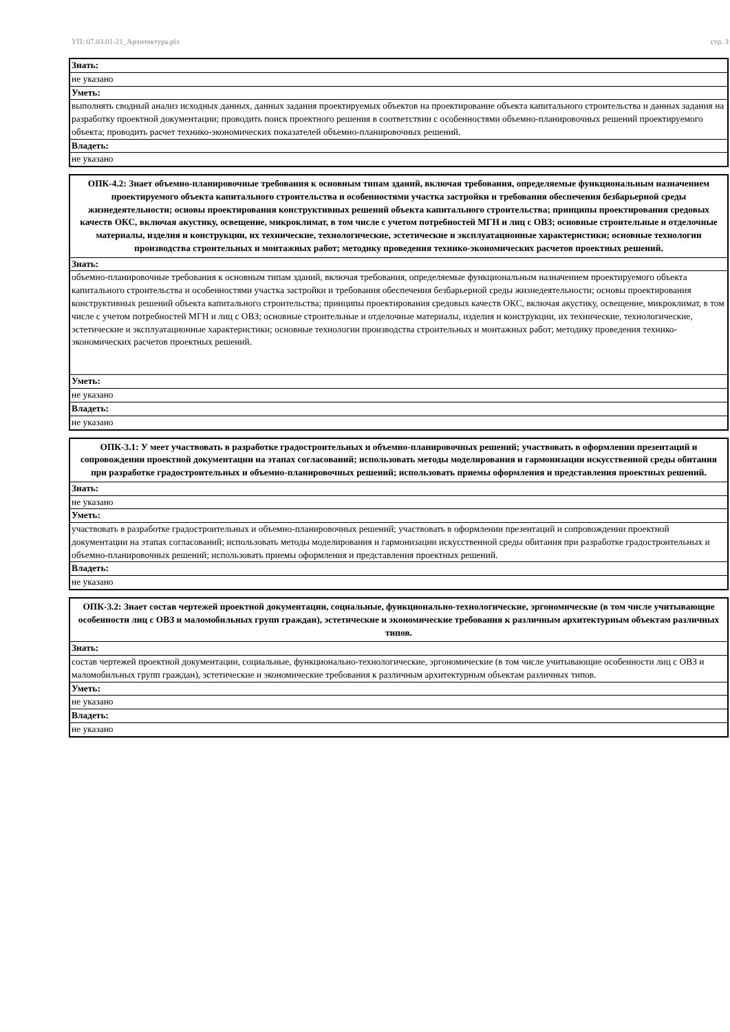УП: 07.03.01-21_Архитектура.plx стр. 3
| Знать: |
| не указано |
| Уметь: |
| выполнять сводный анализ исходных данных, данных задания проектируемых объектов на проектирование объекта капитального строительства и данных задания на разработку проектной документации; проводить поиск проектного решения в соответствии с особенностями объемно-планировочных решений проектируемого объекта; проводить расчет технико-экономических показателей объемно-планировочных решений. |
| Владеть: |
| не указано |
| ОПК-4.2: Знает объемно-планировочные требования к основным типам зданий, включая требования, определяемые функциональным назначением проектируемого объекта капитального строительства и особенностями участка застройки и требования обеспечения безбарьерной среды жизнедеятельности; основы проектирования конструктивных решений объекта капитального строительства; принципы проектирования средовых качеств ОКС, включая акустику, освещение, микроклимат, в том числе с учетом потребностей МГН и лиц с ОВЗ; основные строительные и отделочные материалы, изделия и конструкции, их технические, технологические, эстетические и эксплуатационные характеристики; основные технологии производства строительных и монтажных работ; методику проведения технико-экономических расчетов проектных решений. |
| --- |
| Знать: |
| объемно-планировочные требования к основным типам зданий, включая требования, определяемые функциональным назначением проектируемого объекта капитального строительства и особенностями участка застройки и требования обеспечения безбарьерной среды жизнедеятельности; основы проектирования конструктивных решений объекта капитального строительства; принципы проектирования средовых качеств ОКС, включая акустику, освещение, микроклимат, в том числе с учетом потребностей МГН и лиц с ОВЗ; основные строительные и отделочные материалы, изделия и конструкции, их технические, технологические, эстетические и эксплуатационные характеристики; основные технологии производства строительных и монтажных работ; методику проведения технико-экономических расчетов проектных решений. |
| Уметь: |
| не указано |
| Владеть: |
| не указано |
| ОПК-3.1: У меет участвовать в разработке градостроительных и объемно-планировочных решений; участвовать в оформлении презентаций и сопровождении проектной документации на этапах согласований; использовать методы моделирования и гармонизации искусственной среды обитания при разработке градостроительных и объемно-планировочных решений; использовать приемы оформления и представления проектных решений. |
| --- |
| Знать: |
| не указано |
| Уметь: |
| участвовать в разработке градостроительных и объемно-планировочных решений; участвовать в оформлении презентаций и сопровождении проектной документации на этапах согласований; использовать методы моделирования и гармонизации искусственной среды обитания при разработке градостроительных и объемно-планировочных решений; использовать приемы оформления и представления проектных решений. |
| Владеть: |
| не указано |
| ОПК-3.2: Знает состав чертежей проектной документации, социальные, функционально-технологические, эргономические (в том числе учитывающие особенности лиц с ОВЗ и маломобильных групп граждан), эстетические и экономические требования к различным архитектурным объектам различных типов. |
| --- |
| Знать: |
| состав чертежей проектной документации, социальные, функционально-технологические, эргономические (в том числе учитывающие особенности лиц с ОВЗ и маломобильных групп граждан), эстетические и экономические требования к различным архитектурным объектам различных типов. |
| Уметь: |
| не указано |
| Владеть: |
| не указано |